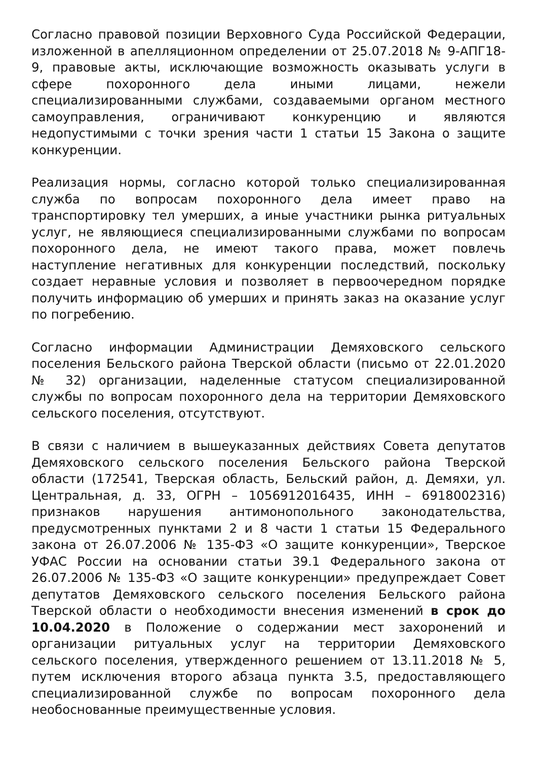Согласно правовой позиции Верховного Суда Российской Федерации, изложенной в апелляционном определении от 25.07.2018 № 9-АПГ18-9, правовые акты, исключающие возможность оказывать услуги в сфере похоронного дела иными лицами, нежели специализированными службами, создаваемыми органом местного самоуправления, ограничивают конкуренцию и являются недопустимыми с точки зрения части 1 статьи 15 Закона о защите конкуренции.
Реализация нормы, согласно которой только специализированная служба по вопросам похоронного дела имеет право на транспортировку тел умерших, а иные участники рынка ритуальных услуг, не являющиеся специализированными службами по вопросам похоронного дела, не имеют такого права, может повлечь наступление негативных для конкуренции последствий, поскольку создает неравные условия и позволяет в первоочередном порядке получить информацию об умерших и принять заказ на оказание услуг по погребению.
Согласно информации Администрации Демяховского сельского поселения Бельского района Тверской области (письмо от 22.01.2020 № 32) организации, наделенные статусом специализированной службы по вопросам похоронного дела на территории Демяховского сельского поселения, отсутствуют.
В связи с наличием в вышеуказанных действиях Совета депутатов Демяховского сельского поселения Бельского района Тверской области (172541, Тверская область, Бельский район, д. Демяхи, ул. Центральная, д. 33, ОГРН – 1056912016435, ИНН – 6918002316) признаков нарушения антимонопольного законодательства, предусмотренных пунктами 2 и 8 части 1 статьи 15 Федерального закона от 26.07.2006 № 135-ФЗ «О защите конкуренции», Тверское УФАС России на основании статьи 39.1 Федерального закона от 26.07.2006 № 135-ФЗ «О защите конкуренции» предупреждает Совет депутатов Демяховского сельского поселения Бельского района Тверской области о необходимости внесения изменений в срок до 10.04.2020 в Положение о содержании мест захоронений и организации ритуальных услуг на территории Демяховского сельского поселения, утвержденного решением от 13.11.2018 № 5, путем исключения второго абзаца пункта 3.5, предоставляющего специализированной службе по вопросам похоронного дела необоснованные преимущественные условия.